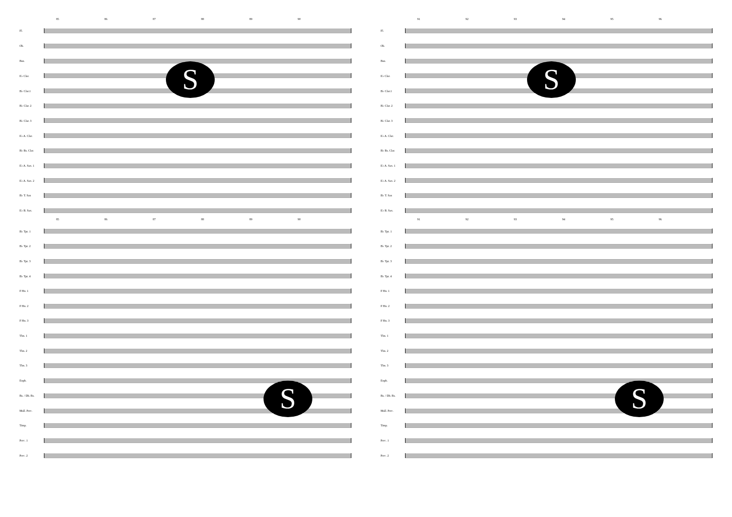85 86 87 88 89 90
Fl.
Ob.
Bsn.
E♭ Clar.
B♭ Clar.1
B♭ Clar. 2
B♭ Clar. 3
E♭ A. Clar.
B♭ Bs. Clar.
E♭ A. Sax. 1
E♭ A. Sax. 2
B♭ T. Sax
E♭ B. Sax.
85 86 87 88 89 90
B♭ Tpt. 1
B♭ Tpt. 2
B♭ Tpt. 3
B♭ Tpt. 4
F Hn. 1
F Hn. 2
F Hn. 3
Tbn. 1
Tbn. 2
Tbn. 3
Euph.
Bs. / Db. Bs.
Mall. Perc.
Timp.
Perc. 1
Perc. 2
S
S
91 92 93 94 95 96
Fl.
Ob.
Bsn.
E♭ Clar.
B♭ Clar.1
B♭ Clar. 2
B♭ Clar. 3
E♭ A. Clar.
B♭ Bs. Clar.
E♭ A. Sax. 1
E♭ A. Sax. 2
B♭ T. Sax
E♭ B. Sax.
91 92 93 94 95 96
B♭ Tpt. 1
B♭ Tpt. 2
B♭ Tpt. 3
B♭ Tpt. 4
F Hn. 1
F Hn. 2
F Hn. 3
Tbn. 1
Tbn. 2
Tbn. 3
Euph.
Bs. / Db. Bs.
Mall. Perc.
Timp.
Perc. 1
Perc. 2
S
S